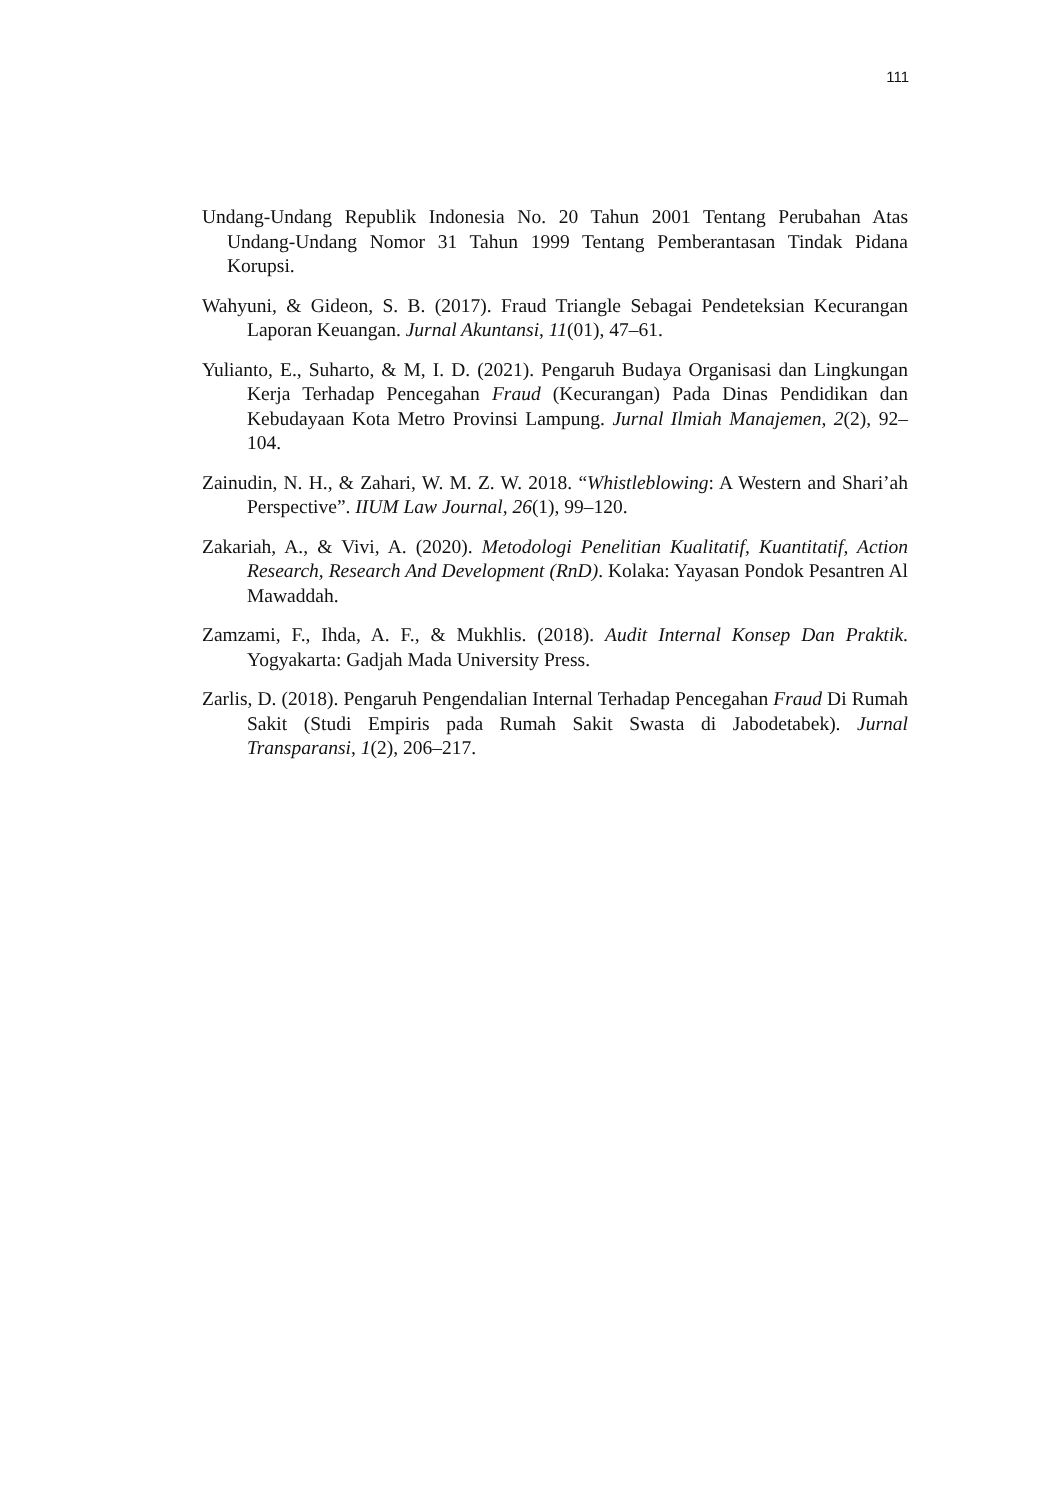111
Undang-Undang Republik Indonesia No. 20 Tahun 2001 Tentang Perubahan Atas Undang-Undang Nomor 31 Tahun 1999 Tentang Pemberantasan Tindak Pidana Korupsi.
Wahyuni, & Gideon, S. B. (2017). Fraud Triangle Sebagai Pendeteksian Kecurangan Laporan Keuangan. Jurnal Akuntansi, 11(01), 47–61.
Yulianto, E., Suharto, & M, I. D. (2021). Pengaruh Budaya Organisasi dan Lingkungan Kerja Terhadap Pencegahan Fraud (Kecurangan) Pada Dinas Pendidikan dan Kebudayaan Kota Metro Provinsi Lampung. Jurnal Ilmiah Manajemen, 2(2), 92–104.
Zainudin, N. H., & Zahari, W. M. Z. W. 2018. “Whistleblowing: A Western and Shari’ah Perspective”. IIUM Law Journal, 26(1), 99–120.
Zakariah, A., & Vivi, A. (2020). Metodologi Penelitian Kualitatif, Kuantitatif, Action Research, Research And Development (RnD). Kolaka: Yayasan Pondok Pesantren Al Mawaddah.
Zamzami, F., Ihda, A. F., & Mukhlis. (2018). Audit Internal Konsep Dan Praktik. Yogyakarta: Gadjah Mada University Press.
Zarlis, D. (2018). Pengaruh Pengendalian Internal Terhadap Pencegahan Fraud Di Rumah Sakit (Studi Empiris pada Rumah Sakit Swasta di Jabodetabek). Jurnal Transparansi, 1(2), 206–217.